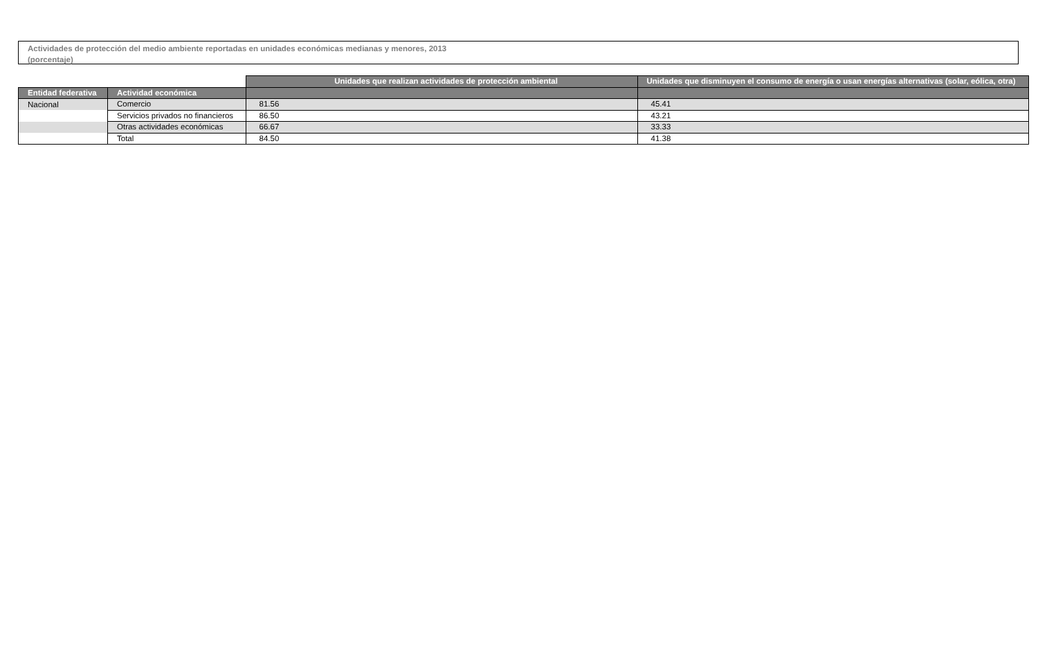Actividades de protección del medio ambiente reportadas en unidades económicas medianas y menores, 2013
(porcentaje)
| | | Unidades que realizan actividades de protección ambiental | Unidades que disminuyen el consumo de energía o usan energías alternativas (solar, eólica, otra) |
| --- | --- | --- | --- |
| Entidad federativa | Actividad económica | | |
| Nacional | Comercio | 81.56 | 45.41 |
| | Servicios privados no financieros | 86.50 | 43.21 |
| | Otras actividades económicas | 66.67 | 33.33 |
| | Total | 84.50 | 41.38 |